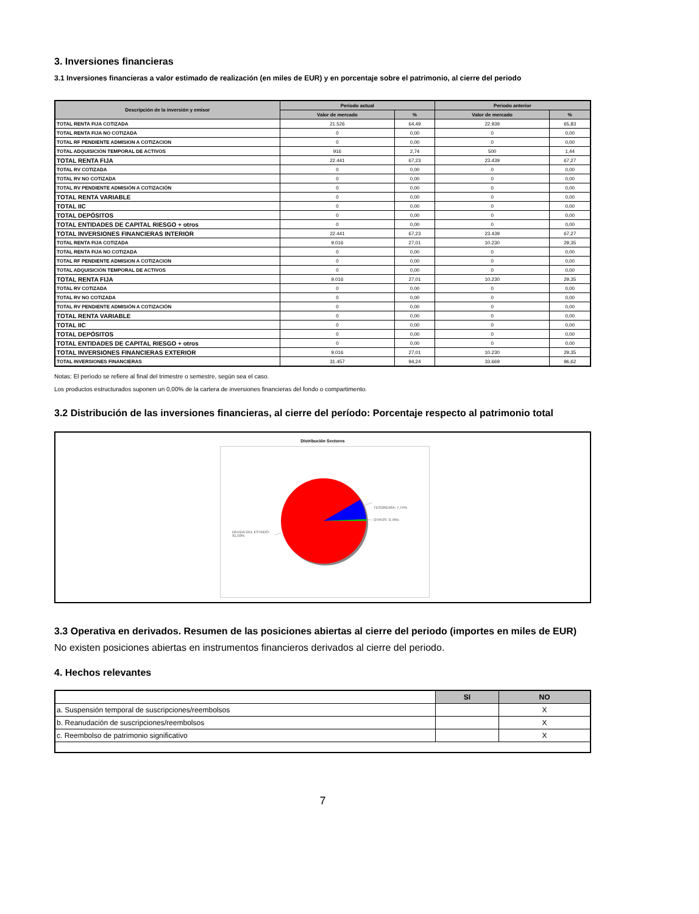3. Inversiones financieras
3.1 Inversiones financieras a valor estimado de realización (en miles de EUR) y en porcentaje sobre el patrimonio, al cierre del periodo
| Descripción de la inversión y emisor | Periodo actual | | Periodo anterior | |
| --- | --- | --- | --- | --- |
| | Valor de mercado | % | Valor de mercado | % |
| TOTAL RENTA FIJA COTIZADA | 21.526 | 64,49 | 22.939 | 65,83 |
| TOTAL RENTA FIJA NO COTIZADA | 0 | 0,00 | 0 | 0,00 |
| TOTAL RF PENDIENTE ADMISION A COTIZACION | 0 | 0,00 | 0 | 0,00 |
| TOTAL ADQUISICIÓN TEMPORAL DE ACTIVOS | 916 | 2,74 | 500 | 1,44 |
| TOTAL RENTA FIJA | 22.441 | 67,23 | 23.439 | 67,27 |
| TOTAL RV COTIZADA | 0 | 0,00 | 0 | 0,00 |
| TOTAL RV NO COTIZADA | 0 | 0,00 | 0 | 0,00 |
| TOTAL RV PENDIENTE ADMISIÓN A COTIZACIÓN | 0 | 0,00 | 0 | 0,00 |
| TOTAL RENTA VARIABLE | 0 | 0,00 | 0 | 0,00 |
| TOTAL IIC | 0 | 0,00 | 0 | 0,00 |
| TOTAL DEPÓSITOS | 0 | 0,00 | 0 | 0,00 |
| TOTAL ENTIDADES DE CAPITAL RIESGO + otros | 0 | 0,00 | 0 | 0,00 |
| TOTAL INVERSIONES FINANCIERAS INTERIOR | 22.441 | 67,23 | 23.439 | 67,27 |
| TOTAL RENTA FIJA COTIZADA | 9.016 | 27,01 | 10.230 | 29,35 |
| TOTAL RENTA FIJA NO COTIZADA | 0 | 0,00 | 0 | 0,00 |
| TOTAL RF PENDIENTE ADMISION A COTIZACION | 0 | 0,00 | 0 | 0,00 |
| TOTAL ADQUISICIÓN TEMPORAL DE ACTIVOS | 0 | 0,00 | 0 | 0,00 |
| TOTAL RENTA FIJA | 9.016 | 27,01 | 10.230 | 29,35 |
| TOTAL RV COTIZADA | 0 | 0,00 | 0 | 0,00 |
| TOTAL RV NO COTIZADA | 0 | 0,00 | 0 | 0,00 |
| TOTAL RV PENDIENTE ADMISIÓN A COTIZACIÓN | 0 | 0,00 | 0 | 0,00 |
| TOTAL RENTA VARIABLE | 0 | 0,00 | 0 | 0,00 |
| TOTAL IIC | 0 | 0,00 | 0 | 0,00 |
| TOTAL DEPÓSITOS | 0 | 0,00 | 0 | 0,00 |
| TOTAL ENTIDADES DE CAPITAL RIESGO + otros | 0 | 0,00 | 0 | 0,00 |
| TOTAL INVERSIONES FINANCIERAS EXTERIOR | 9.016 | 27,01 | 10.230 | 29,35 |
| TOTAL INVERSIONES FINANCIERAS | 31.457 | 94,24 | 33.669 | 96,62 |
Notas: El período se refiere al final del trimestre o semestre, según sea el caso.
Los productos estructurados suponen un 0,00% de la cartera de inversiones financieras del fondo o compartimento.
3.2 Distribución de las inversiones financieras, al cierre del período: Porcentaje respecto al patrimonio total
Distribución Sectores
TESORERÍA: 7,74%
OTROS: 0,76%
DEUDA DEL ESTADO:
91,50%
3.3 Operativa en derivados. Resumen de las posiciones abiertas al cierre del periodo (importes en miles de EUR)
No existen posiciones abiertas en instrumentos financieros derivados al cierre del periodo.
4. Hechos relevantes
| | SI | NO |
| a. Suspensión temporal de suscripciones/reembolsos | | X |
| b. Reanudación de suscripciones/reembolsos | | X |
| c. Reembolso de patrimonio significativo | | X |
7